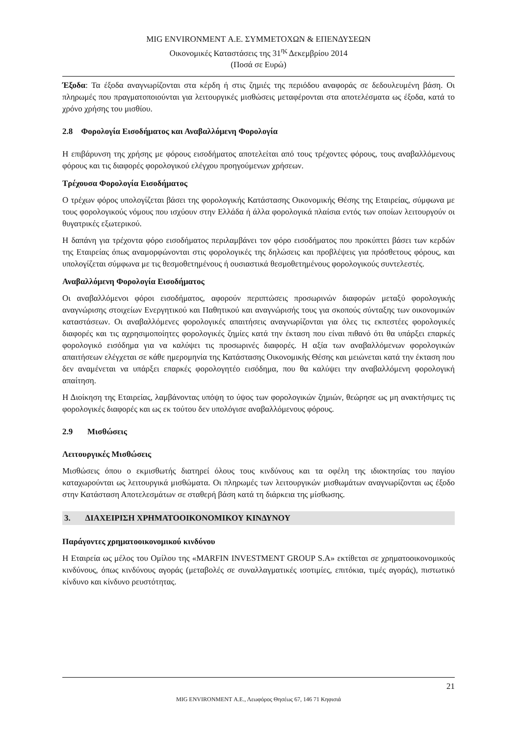MIG ENVIRONMENT Α.Ε. ΣΥΜΜΕΤΟΧΩΝ & ΕΠΕΝΔΥΣΕΩΝ
Οικονομικές Καταστάσεις της 31<sup>ης</sup> Δεκεμβρίου 2014
(Ποσά σε Ευρώ)
Έξοδα: Τα έξοδα αναγνωρίζονται στα κέρδη ή στις ζημιές της περιόδου αναφοράς σε δεδουλευμένη βάση. Οι πληρωμές που πραγματοποιούνται για λειτουργικές μισθώσεις μεταφέρονται στα αποτελέσματα ως έξοδα, κατά το χρόνο χρήσης του μισθίου.
2.8 Φορολογία Εισοδήματος και Αναβαλλόμενη Φορολογία
Η επιβάρυνση της χρήσης με φόρους εισοδήματος αποτελείται από τους τρέχοντες φόρους, τους αναβαλλόμενους φόρους και τις διαφορές φορολογικού ελέγχου προηγούμενων χρήσεων.
Τρέχουσα Φορολογία Εισοδήματος
Ο τρέχων φόρος υπολογίζεται βάσει της φορολογικής Κατάστασης Οικονομικής Θέσης της Εταιρείας, σύμφωνα με τους φορολογικούς νόμους που ισχύουν στην Ελλάδα ή άλλα φορολογικά πλαίσια εντός των οποίων λειτουργούν οι θυγατρικές εξωτερικού.
Η δαπάνη για τρέχοντα φόρο εισοδήματος περιλαμβάνει τον φόρο εισοδήματος που προκύπτει βάσει των κερδών της Εταιρείας όπως αναμορφώνονται στις φορολογικές της δηλώσεις και προβλέψεις για πρόσθετους φόρους, και υπολογίζεται σύμφωνα με τις θεσμοθετημένους ή ουσιαστικά θεσμοθετημένους φορολογικούς συντελεστές.
Αναβαλλόμενη Φορολογία Εισοδήματος
Οι αναβαλλόμενοι φόροι εισοδήματος, αφορούν περιπτώσεις προσωρινών διαφορών μεταξύ φορολογικής αναγνώρισης στοιχείων Ενεργητικού και Παθητικού και αναγνώρισής τους για σκοπούς σύνταξης των οικονομικών καταστάσεων. Οι αναβαλλόμενες φορολογικές απαιτήσεις αναγνωρίζονται για όλες τις εκπεστέες φορολογικές διαφορές και τις αχρησιμοποίητες φορολογικές ζημίες κατά την έκταση που είναι πιθανό ότι θα υπάρξει επαρκές φορολογικό εισόδημα για να καλύψει τις προσωρινές διαφορές. Η αξία των αναβαλλόμενων φορολογικών απαιτήσεων ελέγχεται σε κάθε ημερομηνία της Κατάστασης Οικονομικής Θέσης και μειώνεται κατά την έκταση που δεν αναμένεται να υπάρξει επαρκές φορολογητέο εισόδημα, που θα καλύψει την αναβαλλόμενη φορολογική απαίτηση.
Η Διοίκηση της Εταιρείας, λαμβάνοντας υπόψη το ύψος των φορολογικών ζημιών, θεώρησε ως μη ανακτήσιμες τις φορολογικές διαφορές και ως εκ τούτου δεν υπολόγισε αναβαλλόμενους φόρους.
2.9 Μισθώσεις
Λειτουργικές Μισθώσεις
Μισθώσεις όπου ο εκμισθωτής διατηρεί όλους τους κινδύνους και τα οφέλη της ιδιοκτησίας του παγίου καταχωρούνται ως λειτουργικά μισθώματα. Οι πληρωμές των λειτουργικών μισθωμάτων αναγνωρίζονται ως έξοδο στην Κατάσταση Αποτελεσμάτων σε σταθερή βάση κατά τη διάρκεια της μίσθωσης.
3. ΔΙΑΧΕΙΡΙΣΗ ΧΡΗΜΑΤΟΟΙΚΟΝΟΜΙΚΟΥ ΚΙΝΔΥΝΟΥ
Παράγοντες χρηματοοικονομικού κινδύνου
Η Εταιρεία ως μέλος του Ομίλου της «MARFIN INVESTMENT GROUP S.A» εκτίθεται σε χρηματοοικονομικούς κινδύνους, όπως κινδύνους αγοράς (μεταβολές σε συναλλαγματικές ισοτιμίες, επιτόκια, τιμές αγοράς), πιστωτικό κίνδυνο και κίνδυνο ρευστότητας.
21
MIG ENVIRONMENT Α.Ε., Λεωφόρος Θησέως 67, 146 71 Κηφισιά